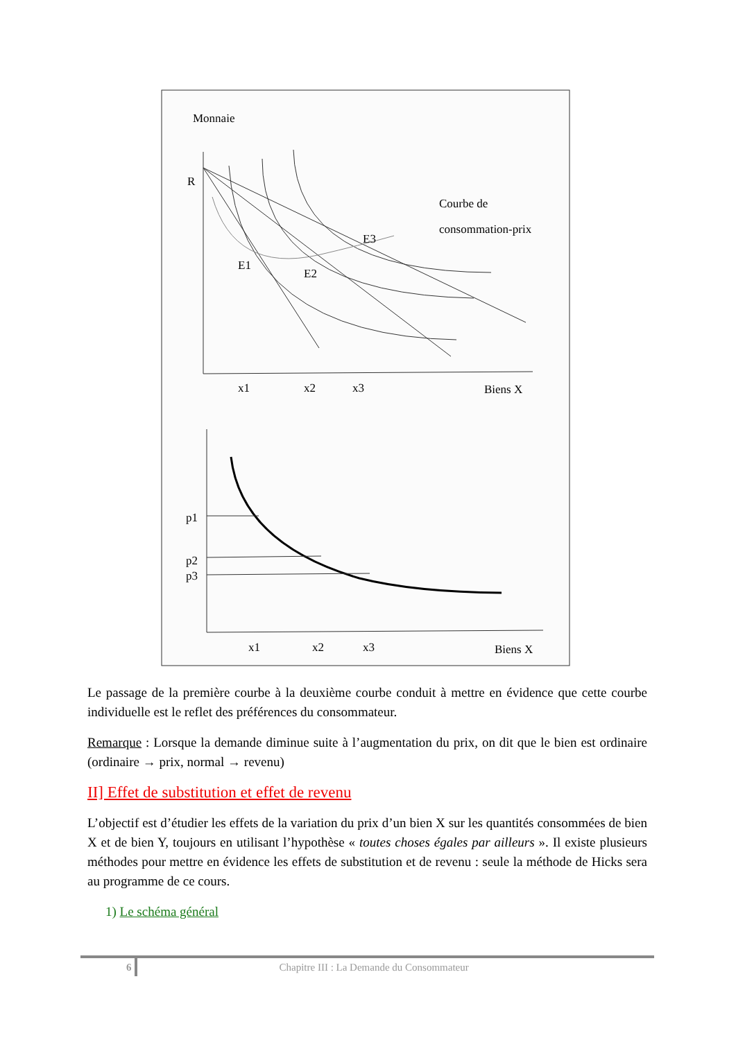Monnaie
R
Courbe de
consommation-prix
E3
E1
E2
x1
x2
x3
Biens X
p1
p2
p3
x1
x2
x3
Biens X
Le passage de la première courbe à la deuxième courbe conduit à mettre en évidence que cette courbe individuelle est le reflet des préférences du consommateur.
Remarque : Lorsque la demande diminue suite à l’augmentation du prix, on dit que le bien est ordinaire (ordinaire → prix, normal → revenu)
II] Effet de substitution et effet de revenu
L’objectif est d’étudier les effets de la variation du prix d’un bien X sur les quantités consommées de bien X et de bien Y, toujours en utilisant l’hypothèse « toutes choses égales par ailleurs ». Il existe plusieurs méthodes pour mettre en évidence les effets de substitution et de revenu : seule la méthode de Hicks sera au programme de ce cours.
1) Le schéma général
6 Chapitre III : La Demande du Consommateur